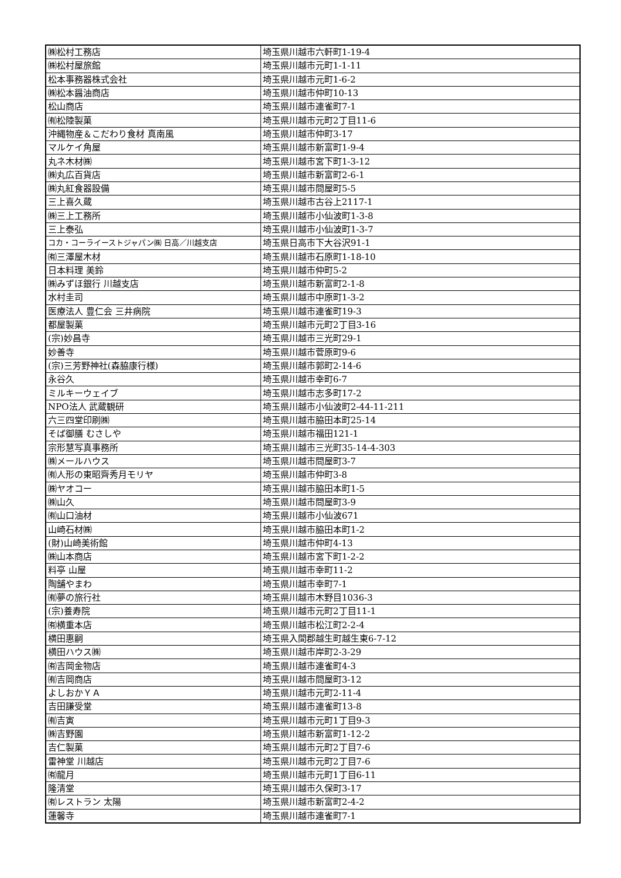| ㈱松村工務店 | 埼玉県川越市六軒町1-19-4 |
| ㈱松村屋旅館 | 埼玉県川越市元町1-1-11 |
| 松本事務器株式会社 | 埼玉県川越市元町1-6-2 |
| ㈱松本醤油商店 | 埼玉県川越市仲町10-13 |
| 松山商店 | 埼玉県川越市連雀町7-1 |
| ㈲松陸製菓 | 埼玉県川越市元町2丁目11-6 |
| 沖縄物産＆こだわり食材 真南風 | 埼玉県川越市仲町3-17 |
| マルケイ角屋 | 埼玉県川越市新富町1-9-4 |
| 丸ネ木材㈱ | 埼玉県川越市宮下町1-3-12 |
| ㈱丸広百貨店 | 埼玉県川越市新富町2-6-1 |
| ㈱丸紅食器設備 | 埼玉県川越市問屋町5-5 |
| 三上喜久蔵 | 埼玉県川越市古谷上2117-1 |
| ㈱三上工務所 | 埼玉県川越市小仙波町1-3-8 |
| 三上泰弘 | 埼玉県川越市小仙波町1-3-7 |
| コカ・コーライーストジャパン㈱ 日高／川越支店 | 埼玉県日高市下大谷沢91-1 |
| ㈲三澤屋木材 | 埼玉県川越市石原町1-18-10 |
| 日本料理 美鈴 | 埼玉県川越市仲町5-2 |
| ㈱みずほ銀行 川越支店 | 埼玉県川越市新富町2-1-8 |
| 水村圭司 | 埼玉県川越市中原町1-3-2 |
| 医療法人 豊仁会 三井病院 | 埼玉県川越市連雀町19-3 |
| 都屋製菓 | 埼玉県川越市元町2丁目3-16 |
| (宗)妙昌寺 | 埼玉県川越市三光町29-1 |
| 妙善寺 | 埼玉県川越市菅原町9-6 |
| (宗)三芳野神社(森脇康行様) | 埼玉県川越市郭町2-14-6 |
| 永谷久 | 埼玉県川越市幸町6-7 |
| ミルキーウェイブ | 埼玉県川越市志多町17-2 |
| NPO法人 武蔵観研 | 埼玉県川越市小仙波町2-44-11-211 |
| 六三四堂印刷㈱ | 埼玉県川越市脇田本町25-14 |
| そば御膳 むさしや | 埼玉県川越市福田121-1 |
| 宗形慧写真事務所 | 埼玉県川越市三光町35-14-4-303 |
| ㈱メールハウス | 埼玉県川越市問屋町3-7 |
| ㈲人形の東昭齊秀月モリヤ | 埼玉県川越市仲町3-8 |
| ㈱ヤオコー | 埼玉県川越市脇田本町1-5 |
| ㈱山久 | 埼玉県川越市問屋町3-9 |
| ㈲山口油材 | 埼玉県川越市小仙波671 |
| 山崎石材㈱ | 埼玉県川越市脇田本町1-2 |
| (財)山崎美術館 | 埼玉県川越市仲町4-13 |
| ㈱山本商店 | 埼玉県川越市宮下町1-2-2 |
| 料亭 山屋 | 埼玉県川越市幸町11-2 |
| 陶舗やまわ | 埼玉県川越市幸町7-1 |
| ㈲夢の旅行社 | 埼玉県川越市木野目1036-3 |
| (宗)養寿院 | 埼玉県川越市元町2丁目11-1 |
| ㈲横重本店 | 埼玉県川越市松江町2-2-4 |
| 横田惠嗣 | 埼玉県入間郡越生町越生東6-7-12 |
| 横田ハウス㈱ | 埼玉県川越市岸町2-3-29 |
| ㈲吉岡金物店 | 埼玉県川越市連雀町4-3 |
| ㈲吉岡商店 | 埼玉県川越市問屋町3-12 |
| よしおかＹＡ | 埼玉県川越市元町2-11-4 |
| 吉田謙受堂 | 埼玉県川越市連雀町13-8 |
| ㈲吉寅 | 埼玉県川越市元町1丁目9-3 |
| ㈱吉野園 | 埼玉県川越市新富町1-12-2 |
| 吉仁製菓 | 埼玉県川越市元町2丁目7-6 |
| 雷神堂 川越店 | 埼玉県川越市元町2丁目7-6 |
| ㈲龍月 | 埼玉県川越市元町1丁目6-11 |
| 隆清堂 | 埼玉県川越市久保町3-17 |
| ㈲レストラン 太陽 | 埼玉県川越市新富町2-4-2 |
| 蓮馨寺 | 埼玉県川越市連雀町7-1 |